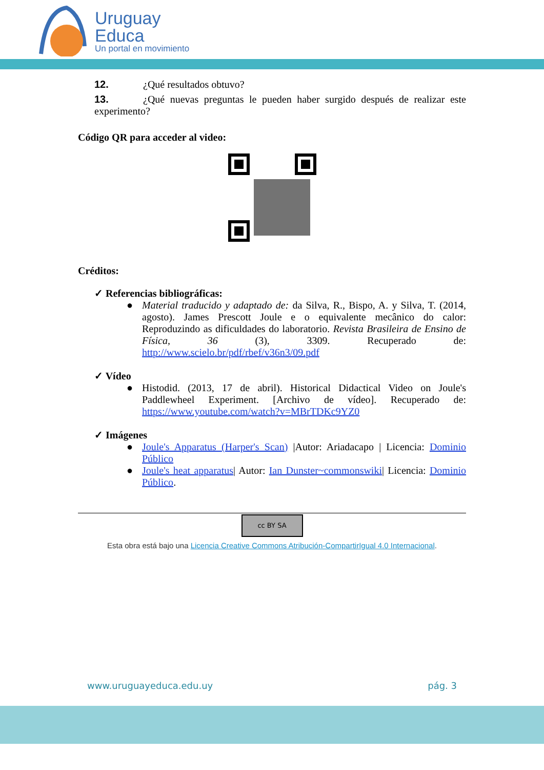Uruguay
Educa
Un portal en movimiento
12. ¿Qué resultados obtuvo?
13. ¿Qué nuevas preguntas le pueden haber surgido después de realizar este experimento?
Código QR para acceder al video:
Créditos:
✓ Referencias bibliográficas:
● Material traducido y adaptado de: da Silva, R., Bispo, A. y Silva, T. (2014, agosto). James Prescott Joule e o equivalente mecânico do calor: Reproduzindo as dificuldades do laboratorio. Revista Brasileira de Ensino de Física, 36 (3), 3309. Recuperado de: http://www.scielo.br/pdf/rbef/v36n3/09.pdf
✓ Vídeo
● Histodid. (2013, 17 de abril). Historical Didactical Video on Joule's Paddlewheel Experiment. [Archivo de vídeo]. Recuperado de: https://www.youtube.com/watch?v=MBrTDKc9YZ0
✓ Imágenes
● Joule's Apparatus (Harper's Scan) |Autor: Ariadacapo | Licencia: Dominio Público
● Joule's heat apparatus| Autor: Ian Dunster~commonswiki| Licencia: Dominio Público.
cc BY SA
Esta obra está bajo una Licencia Creative Commons Atribución-CompartirIgual 4.0 Internacional.
www.uruguayeduca.edu.uy pág. 3